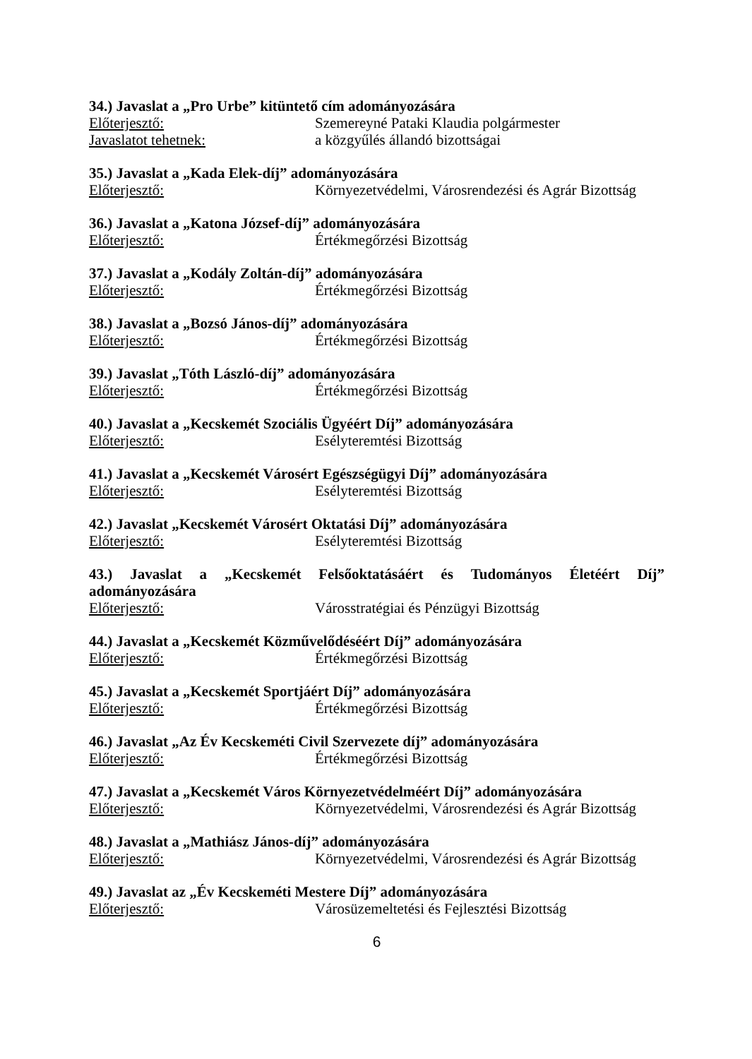34.) Javaslat a „Pro Urbe” kitüntető cím adományozására
Előterjesztő: Szemereyné Pataki Klaudia polgármester
Javaslatot tehetnek: a közgyűlés állandó bizottságai
35.) Javaslat a „Kada Elek-díj” adományozására
Előterjesztő: Környezetvédelmi, Városrendezési és Agrár Bizottság
36.) Javaslat a „Katona József-díj” adományozására
Előterjesztő: Értékmegőrzési Bizottság
37.) Javaslat a „Kodály Zoltán-díj” adományozására
Előterjesztő: Értékmegőrzési Bizottság
38.) Javaslat a „Bozsó János-díj” adományozására
Előterjesztő: Értékmegőrzési Bizottság
39.) Javaslat „Tóth László-díj” adományozására
Előterjesztő: Értékmegőrzési Bizottság
40.) Javaslat a „Kecskemét Szociális Ügyéért Díj” adományozására
Előterjesztő: Esélyteremtési Bizottság
41.) Javaslat a „Kecskemét Városért Egészségügyi Díj” adományozására
Előterjesztő: Esélyteremtési Bizottság
42.) Javaslat „Kecskemét Városért Oktatási Díj” adományozására
Előterjesztő: Esélyteremtési Bizottság
43.) Javaslat a „Kecskemét Felsőoktatásáért és Tudományos Életéért Díj”
adományozására
Előterjesztő: Városstratégiai és Pénzügyi Bizottság
44.) Javaslat a „Kecskemét Közművelődéséért Díj” adományozására
Előterjesztő: Értékmegőrzési Bizottság
45.) Javaslat a „Kecskemét Sportjáért Díj” adományozására
Előterjesztő: Értékmegőrzési Bizottság
46.) Javaslat „Az Év Kecskeméti Civil Szervezete díj” adományozására
Előterjesztő: Értékmegőrzési Bizottság
47.) Javaslat a „Kecskemét Város Környezetvédelméért Díj” adományozására
Előterjesztő: Környezetvédelmi, Városrendezési és Agrár Bizottság
48.) Javaslat a „Mathiász János-díj” adományozására
Előterjesztő: Környezetvédelmi, Városrendezési és Agrár Bizottság
49.) Javaslat az „Év Kecskeméti Mestere Díj” adományozására
Előterjesztő: Városüzemeltetési és Fejlesztési Bizottság
6